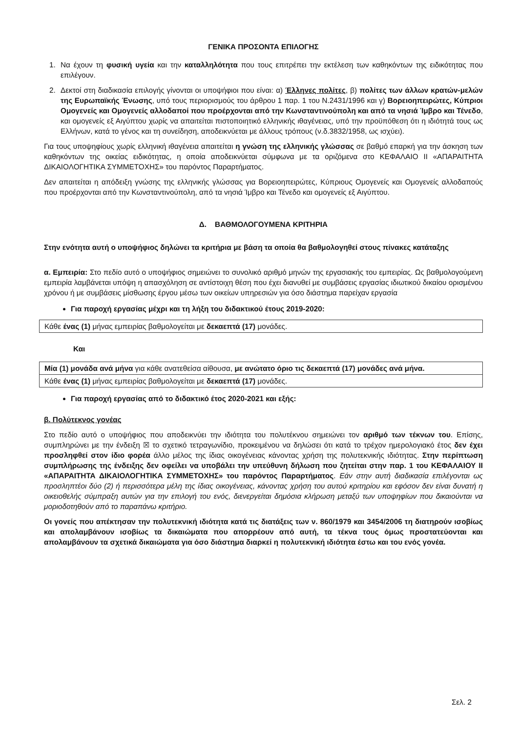ΓΕΝΙΚΑ ΠΡΟΣΟΝΤΑ ΕΠΙΛΟΓΗΣ
1. Να έχουν τη φυσική υγεία και την καταλληλότητα που τους επιτρέπει την εκτέλεση των καθηκόντων της ειδικότητας που επιλέγουν.
2. Δεκτοί στη διαδικασία επιλογής γίνονται οι υποψήφιοι που είναι: α) Έλληνες πολίτες, β) πολίτες των άλλων κρατών-μελών της Ευρωπαϊκής Ένωσης, υπό τους περιορισμούς του άρθρου 1 παρ. 1 του Ν.2431/1996 και γ) Βορειοηπειρώτες, Κύπριοι Ομογενείς και Ομογενείς αλλοδαποί που προέρχονται από την Κωνσταντινούπολη και από τα νησιά Ίμβρο και Τένεδο, και ομογενείς εξ Αιγύπτου χωρίς να απαιτείται πιστοποιητικό ελληνικής ιθαγένειας, υπό την προϋπόθεση ότι η ιδιότητά τους ως Ελλήνων, κατά το γένος και τη συνείδηση, αποδεικνύεται με άλλους τρόπους (ν.δ.3832/1958, ως ισχύει).
Για τους υποψηφίους χωρίς ελληνική ιθαγένεια απαιτείται η γνώση της ελληνικής γλώσσας σε βαθμό επαρκή για την άσκηση των καθηκόντων της οικείας ειδικότητας, η οποία αποδεικνύεται σύμφωνα με τα οριζόμενα στο ΚΕΦΑΛΑΙΟ ΙΙ «ΑΠΑΡΑΙΤΗΤΑ ΔΙΚΑΙΟΛΟΓΗΤΙΚΑ ΣΥΜΜΕΤΟΧΗΣ» του παρόντος Παραρτήματος.
Δεν απαιτείται η απόδειξη γνώσης της ελληνικής γλώσσας για Βορειοηπειρώτες, Κύπριους Ομογενείς και Ομογενείς αλλοδαπούς που προέρχονται από την Κωνσταντινούπολη, από τα νησιά Ίμβρο και Τένεδο και ομογενείς εξ Αιγύπτου.
Δ. ΒΑΘΜΟΛΟΓΟΥΜΕΝΑ ΚΡΙΤΗΡΙΑ
Στην ενότητα αυτή ο υποψήφιος δηλώνει τα κριτήρια με βάση τα οποία θα βαθμολογηθεί στους πίνακες κατάταξης
α. Εμπειρία: Στο πεδίο αυτό ο υποψήφιος σημειώνει το συνολικό αριθμό μηνών της εργασιακής του εμπειρίας. Ως βαθμολογούμενη εμπειρία λαμβάνεται υπόψη η απασχόληση σε αντίστοιχη θέση που έχει διανυθεί με συμβάσεις εργασίας ιδιωτικού δικαίου ορισμένου χρόνου ή με συμβάσεις μίσθωσης έργου μέσω των οικείων υπηρεσιών για όσο διάστημα παρείχαν εργασία
Για παροχή εργασίας μέχρι και τη λήξη του διδακτικού έτους 2019-2020:
Κάθε ένας (1) μήνας εμπειρίας βαθμολογείται με δεκαεπτά (17) μονάδες.
Και
Μία (1) μονάδα ανά μήνα για κάθε ανατεθείσα αίθουσα, με ανώτατο όριο τις δεκαεπτά (17) μονάδες ανά μήνα.
Κάθε ένας (1) μήνας εμπειρίας βαθμολογείται με δεκαεπτά (17) μονάδες.
Για παροχή εργασίας από το διδακτικό έτος 2020-2021 και εξής:
β. Πολύτεκνος γονέας
Στο πεδίο αυτό ο υποψήφιος που αποδεικνύει την ιδιότητα του πολυτέκνου σημειώνει τον αριθμό των τέκνων του. Επίσης, συμπληρώνει με την ένδειξη ☒ το σχετικό τετραγωνίδιο, προκειμένου να δηλώσει ότι κατά το τρέχον ημερολογιακό έτος δεν έχει προσληφθεί στον ίδιο φορέα άλλο μέλος της ίδιας οικογένειας κάνοντας χρήση της πολυτεκνικής ιδιότητας. Στην περίπτωση συμπλήρωσης της ένδειξης δεν οφείλει να υποβάλει την υπεύθυνη δήλωση που ζητείται στην παρ. 1 του ΚΕΦΑΛΑΙΟΥ ΙΙ «ΑΠΑΡΑΙΤΗΤΑ ΔΙΚΑΙΟΛΟΓΗΤΙΚΑ ΣΥΜΜΕΤΟΧΗΣ» του παρόντος Παραρτήματος. Εάν στην αυτή διαδικασία επιλέγονται ως προσληπτέοι δύο (2) ή περισσότερα μέλη της ίδιας οικογένειας, κάνοντας χρήση του αυτού κριτηρίου και εφόσον δεν είναι δυνατή η οικειοθελής σύμπραξη αυτών για την επιλογή του ενός, διενεργείται δημόσια κλήρωση μεταξύ των υποψηφίων που δικαιούνται να μοριοδοτηθούν από το παραπάνω κριτήριο.
Οι γονείς που απέκτησαν την πολυτεκνική ιδιότητα κατά τις διατάξεις των ν. 860/1979 και 3454/2006 τη διατηρούν ισοβίως και απολαμβάνουν ισοβίως τα δικαιώματα που απορρέουν από αυτή, τα τέκνα τους όμως προστατεύονται και απολαμβάνουν τα σχετικά δικαιώματα για όσο διάστημα διαρκεί η πολυτεκνική ιδιότητα έστω και του ενός γονέα.
Σελ. 2